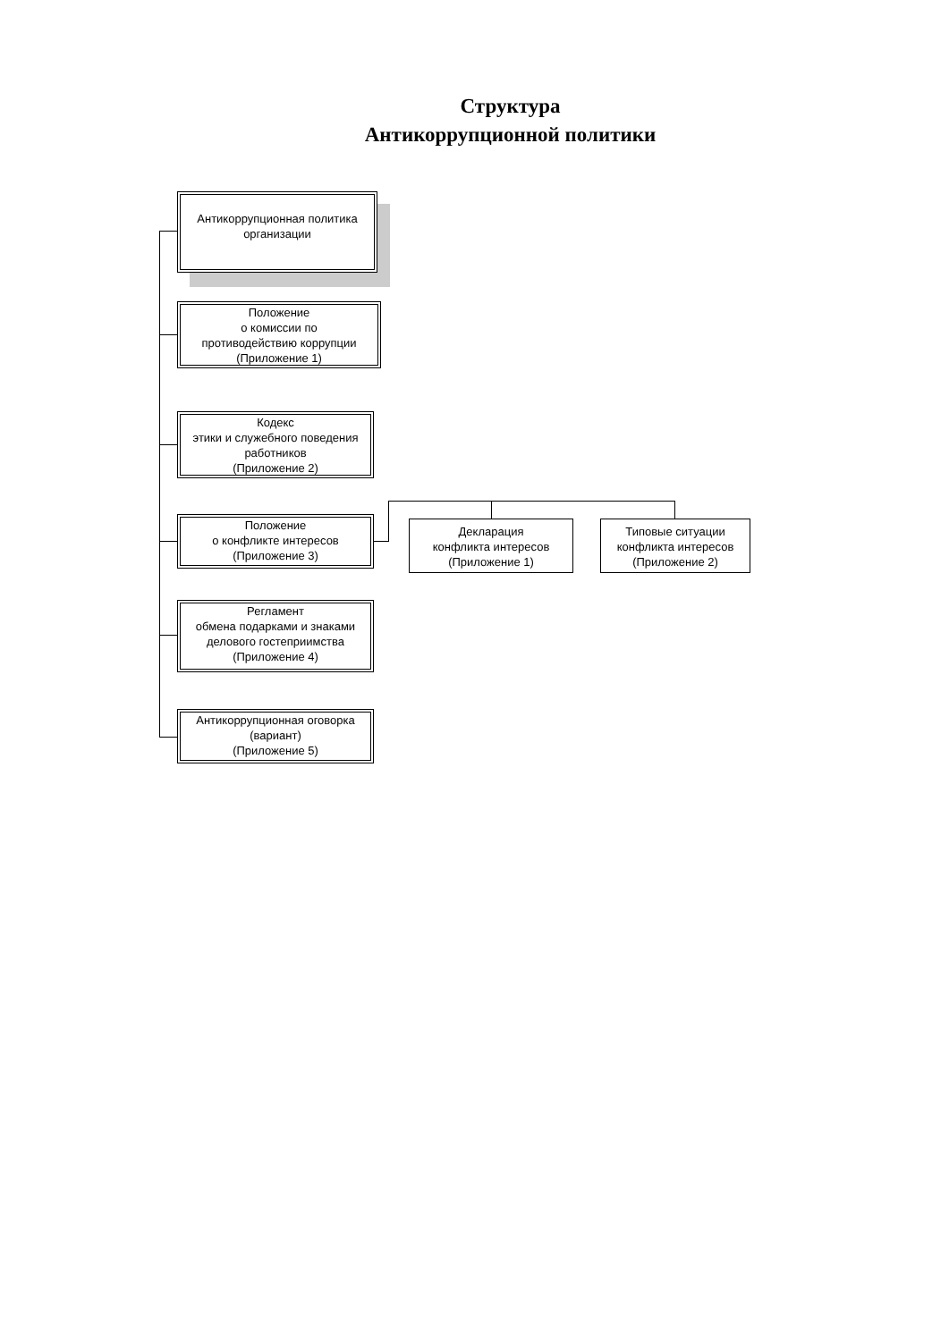Структура
Антикоррупционной политики
Антикоррупционная политика
организации
Положение
о комиссии по
противодействию коррупции
(Приложение 1)
Кодекс
этики и служебного поведения
работников
(Приложение 2)
Положение
о конфликте интересов
(Приложение 3)
Декларация
конфликта интересов
(Приложение 1)
Типовые ситуации
конфликта интересов
(Приложение 2)
Регламент
обмена подарками и знаками
делового гостеприимства
(Приложение 4)
Антикоррупционная оговорка
(вариант)
(Приложение 5)